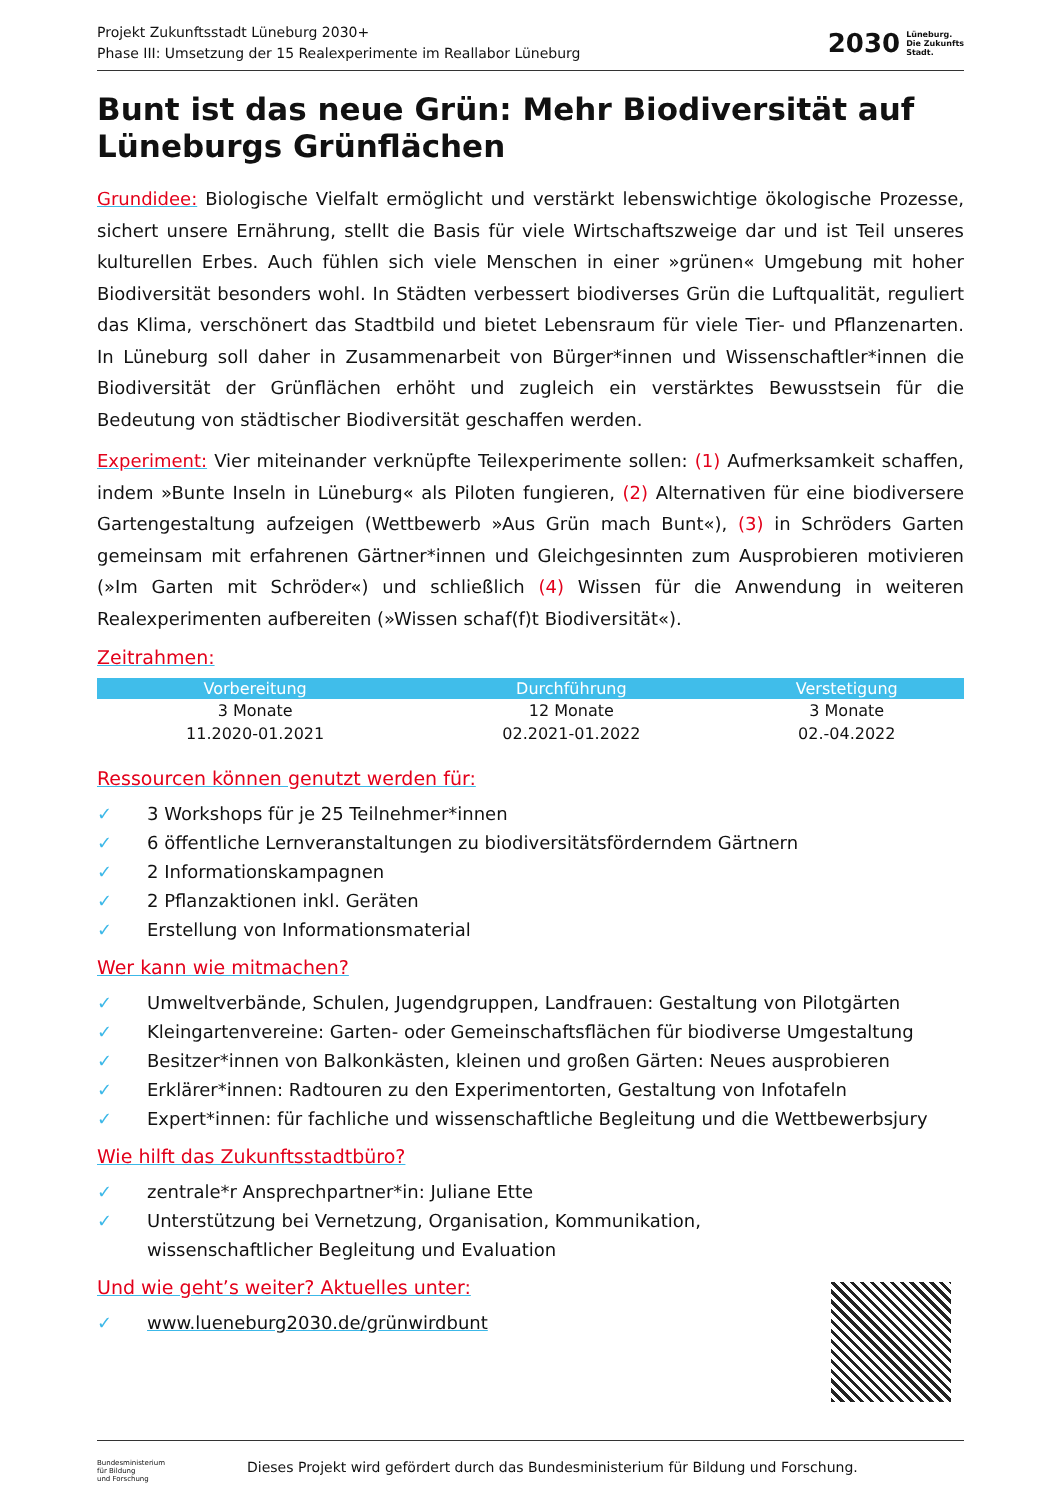Projekt Zukunftsstadt Lüneburg 2030+
Phase III: Umsetzung der 15 Realexperimente im Reallabor Lüneburg
2030 Lüneburg.
Die Zukunfts
Stadt.
Bunt ist das neue Grün: Mehr Biodiversität auf Lüneburgs Grünflächen
Grundidee: Biologische Vielfalt ermöglicht und verstärkt lebenswichtige ökologische Prozesse, sichert unsere Ernährung, stellt die Basis für viele Wirtschaftszweige dar und ist Teil unseres kulturellen Erbes. Auch fühlen sich viele Menschen in einer »grünen« Umgebung mit hoher Biodiversität besonders wohl. In Städten verbessert biodiverses Grün die Luftqualität, reguliert das Klima, verschönert das Stadtbild und bietet Lebensraum für viele Tier- und Pflanzenarten. In Lüneburg soll daher in Zusammenarbeit von Bürger*innen und Wissenschaftler*innen die Biodiversität der Grünflächen erhöht und zugleich ein verstärktes Bewusstsein für die Bedeutung von städtischer Biodiversität geschaffen werden.
Experiment: Vier miteinander verknüpfte Teilexperimente sollen: (1) Aufmerksamkeit schaffen, indem »Bunte Inseln in Lüneburg« als Piloten fungieren, (2) Alternativen für eine biodiversere Gartengestaltung aufzeigen (Wettbewerb »Aus Grün mach Bunt«), (3) in Schröders Garten gemeinsam mit erfahrenen Gärtner*innen und Gleichgesinnten zum Ausprobieren motivieren (»Im Garten mit Schröder«) und schließlich (4) Wissen für die Anwendung in weiteren Realexperimenten aufbereiten (»Wissen schaf(f)t Biodiversität«).
Zeitrahmen:
| Vorbereitung | Durchführung | Verstetigung |
| --- | --- | --- |
| 3 Monate | 12 Monate | 3 Monate |
| 11.2020-01.2021 | 02.2021-01.2022 | 02.-04.2022 |
Ressourcen können genutzt werden für:
✓ 3 Workshops für je 25 Teilnehmer*innen
✓ 6 öffentliche Lernveranstaltungen zu biodiversitätsförderndem Gärtnern
✓ 2 Informationskampagnen
✓ 2 Pflanzaktionen inkl. Geräten
✓ Erstellung von Informationsmaterial
Wer kann wie mitmachen?
✓ Umweltverbände, Schulen, Jugendgruppen, Landfrauen: Gestaltung von Pilotgärten
✓ Kleingartenvereine: Garten- oder Gemeinschaftsflächen für biodiverse Umgestaltung
✓ Besitzer*innen von Balkonkästen, kleinen und großen Gärten: Neues ausprobieren
✓ Erklärer*innen: Radtouren zu den Experimentorten, Gestaltung von Infotafeln
✓ Expert*innen: für fachliche und wissenschaftliche Begleitung und die Wettbewerbsjury
Wie hilft das Zukunftsstadtbüro?
✓ zentrale*r Ansprechpartner*in: Juliane Ette
✓ Unterstützung bei Vernetzung, Organisation, Kommunikation,
wissenschaftlicher Begleitung und Evaluation
Und wie geht’s weiter? Aktuelles unter:
✓ www.lueneburg2030.de/grünwirdbunt
Bundesministerium
für Bildung
und Forschung
Dieses Projekt wird gefördert durch das Bundesministerium für Bildung und Forschung.